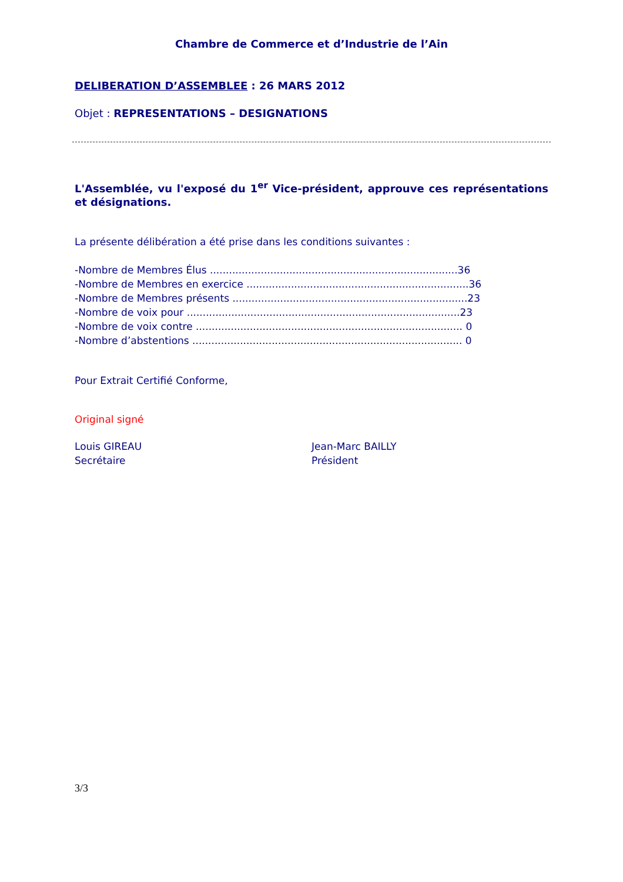Chambre de Commerce et d’Industrie de l’Ain
DELIBERATION D’ASSEMBLEE : 26 MARS 2012
Objet : REPRESENTATIONS – DESIGNATIONS
L'Assemblée, vu l'exposé du 1<sup>er</sup> Vice-président, approuve ces représentations et désignations.
La présente délibération a été prise dans les conditions suivantes :
- Nombre de Membres Élus .............................................................................. 36
- Nombre de Membres en exercice ...................................................................... 36
- Nombre de Membres présents .......................................................................... 23
- Nombre de voix pour ...................................................................................... 23
- Nombre de voix contre .................................................................................... 0
- Nombre d’abstentions ..................................................................................... 0
Pour Extrait Certifié Conforme,
Original signé
Louis GIREAU
Secrétaire
Jean-Marc BAILLY
Président
3/3